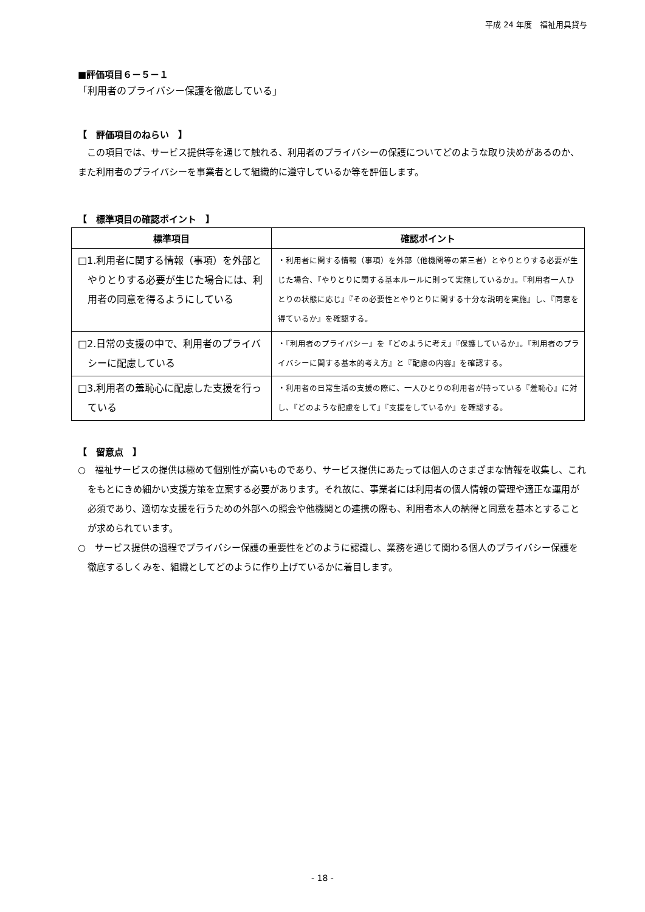平成 24 年度　福祉用具貸与
■評価項目６－５－１
「利用者のプライバシー保護を徹底している」
【　評価項目のねらい　】
　この項目では、サービス提供等を通じて触れる、利用者のプライバシーの保護についてどのような取り決めがあるのか、また利用者のプライバシーを事業者として組織的に遵守しているか等を評価します。
【　標準項目の確認ポイント　】
| 標準項目 | 確認ポイント |
| --- | --- |
| □1.利用者に関する情報（事項）を外部とやりとりする必要が生じた場合には、利用者の同意を得るようにしている | ・利用者に関する情報（事項）を外部（他機関等の第三者）とやりとりする必要が生じた場合、『やりとりに関する基本ルールに則って実施しているか』。『利用者一人ひとりの状態に応じ』『その必要性とやりとりに関する十分な説明を実施』し、『同意を得ているか』を確認する。 |
| □2.日常の支援の中で、利用者のプライバシーに配慮している | ・『利用者のプライバシー』を『どのように考え』『保護しているか』。『利用者のプライバシーに関する基本的考え方』と『配慮の内容』を確認する。 |
| □3.利用者の羞恥心に配慮した支援を行っている | ・利用者の日常生活の支援の際に、一人ひとりの利用者が持っている『羞恥心』に対し、『どのような配慮をして』『支援をしているか』を確認する。 |
【　留意点　】
○　福祉サービスの提供は極めて個別性が高いものであり、サービス提供にあたっては個人のさまざまな情報を収集し、これをもとにきめ細かい支援方策を立案する必要があります。それ故に、事業者には利用者の個人情報の管理や適正な運用が必須であり、適切な支援を行うための外部への照会や他機関との連携の際も、利用者本人の納得と同意を基本とすることが求められています。
○　サービス提供の過程でプライバシー保護の重要性をどのように認識し、業務を通じて関わる個人のプライバシー保護を徹底するしくみを、組織としてどのように作り上げているかに着目します。
- 18 -